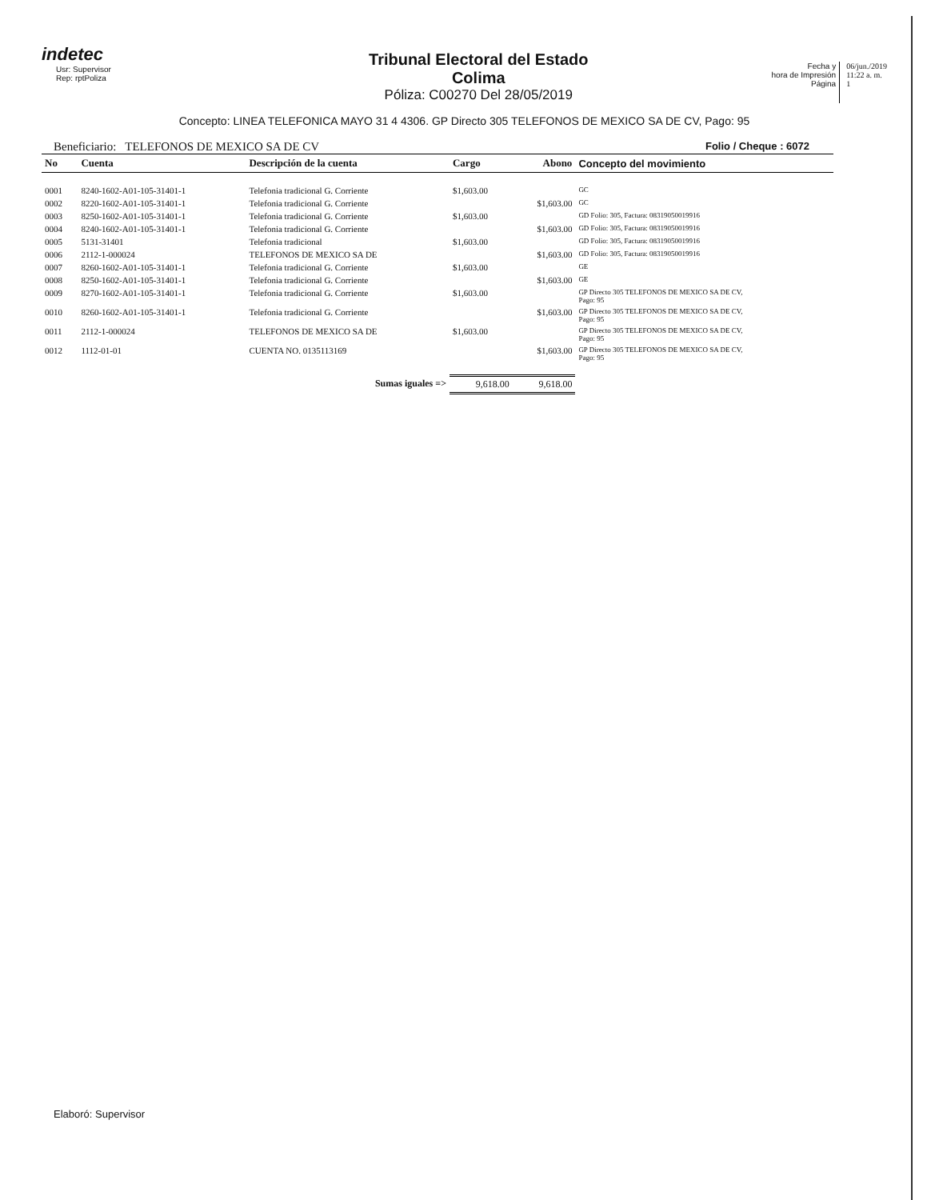indetec
Usr: Supervisor
Rep: rptPoliza
Tribunal Electoral del Estado
Colima
Póliza: C00270 Del 28/05/2019
Fecha y
hora de Impresión
Página
06/jun./2019
11:22 a. m.
1
Concepto: LINEA TELEFONICA MAYO 31 4 4306. GP Directo 305 TELEFONOS DE MEXICO SA DE CV, Pago: 95
Beneficiario: TELEFONOS DE MEXICO SA DE CV Folio / Cheque : 6072
| No | Cuenta | Descripción de la cuenta | Cargo | Abono | Concepto del movimiento |
| --- | --- | --- | --- | --- | --- |
| 0001 | 8240-1602-A01-105-31401-1 | Telefonia tradicional G. Corriente | $1,603.00 | | GC |
| 0002 | 8220-1602-A01-105-31401-1 | Telefonia tradicional G. Corriente | | $1,603.00 | GC |
| 0003 | 8250-1602-A01-105-31401-1 | Telefonia tradicional G. Corriente | $1,603.00 | | GD Folio: 305, Factura: 08319050019916 |
| 0004 | 8240-1602-A01-105-31401-1 | Telefonia tradicional G. Corriente | | $1,603.00 | GD Folio: 305, Factura: 08319050019916 |
| 0005 | 5131-31401 | Telefonia tradicional | $1,603.00 | | GD Folio: 305, Factura: 08319050019916 |
| 0006 | 2112-1-000024 | TELEFONOS DE MEXICO SA DE | | $1,603.00 | GD Folio: 305, Factura: 08319050019916 |
| 0007 | 8260-1602-A01-105-31401-1 | Telefonia tradicional G. Corriente | $1,603.00 | | GE |
| 0008 | 8250-1602-A01-105-31401-1 | Telefonia tradicional G. Corriente | | $1,603.00 | GE |
| 0009 | 8270-1602-A01-105-31401-1 | Telefonia tradicional G. Corriente | $1,603.00 | | GP Directo 305 TELEFONOS DE MEXICO SA DE CV, Pago: 95 |
| 0010 | 8260-1602-A01-105-31401-1 | Telefonia tradicional G. Corriente | | $1,603.00 | GP Directo 305 TELEFONOS DE MEXICO SA DE CV, Pago: 95 |
| 0011 | 2112-1-000024 | TELEFONOS DE MEXICO SA DE | $1,603.00 | | GP Directo 305 TELEFONOS DE MEXICO SA DE CV, Pago: 95 |
| 0012 | 1112-01-01 | CUENTA NO. 0135113169 | | $1,603.00 | GP Directo 305 TELEFONOS DE MEXICO SA DE CV, Pago: 95 |
| Sumas iguales => | | | 9,618.00 | 9,618.00 | |
Elaboró: Supervisor